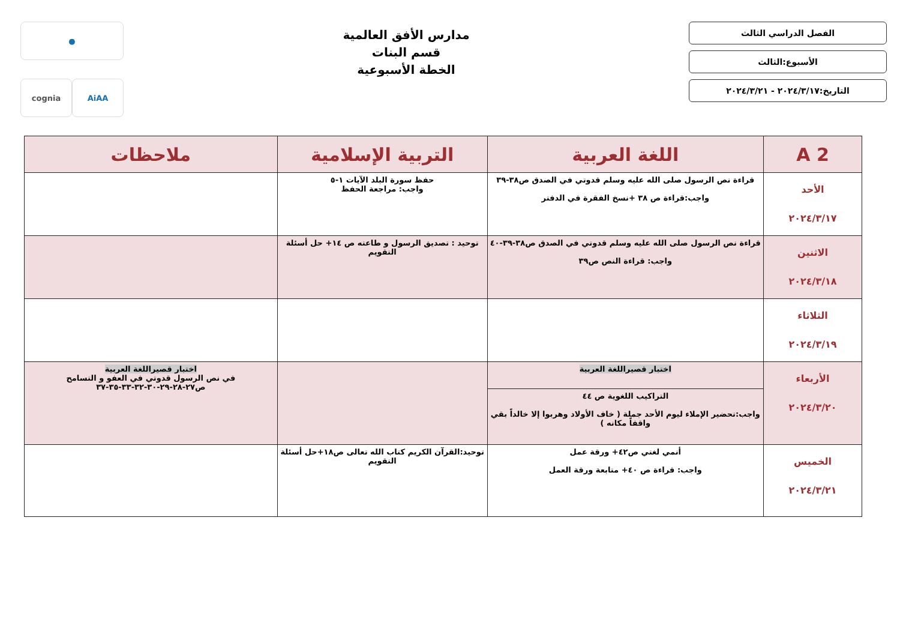الفصل الدراسي الثالث
الأسبوع:الثالث
التاريخ:٢٠٢٤/٣/١٧ - ٢٠٢٤/٣/٢١
مدارس الأفق العالمية
قسم البنات
الخطة الأسبوعية
●
AiAA
cognia
| 2 A | اللغة العربية | التربية الإسلامية | ملاحظات |
| --- | --- | --- | --- |
| الأحد ٢٠٢٤/٣/١٧ | قراءة نص الرسول صلى الله عليه وسلم قدوتي في الصدق ص٣٨-٣٩ واجب:قراءة ص ٣٨ +نسخ الفقرة في الدفتر | حفظ سورة البلد الآيات ١-٥ واجب: مراجعة الحفظ | |
| الاثنين ٢٠٢٤/٣/١٨ | قراءة نص الرسول صلى الله عليه وسلم قدوتي في الصدق ص٣٨-٣٩-٤٠ واجب: قراءة النص ص٣٩ | توحيد : تصديق الرسول و طاعته ص ١٤+ حل أسئلة التقويم | |
| الثلاثاء ٢٠٢٤/٣/١٩ | | | |
| الأربعاء ٢٠٢٤/٣/٢٠ | اختبار قصيراللغة العربية التراكيب اللغوية ص ٤٤ واجب:تحضير الإملاء ليوم الأحد جملة ( خاف الأولاد وهربوا إلا خالداً بقي واقفاً مكانه ) | | اختبار قصيراللغة العربية في نص الرسول قدوتي في العفو و التسامح ص٢٧-٢٨-٢٩-٣٠-٣٢-٣٣-٣٥-٣٧ |
| الخميس ٢٠٢٤/٣/٢١ | أنمي لغتي ص٤٢+ ورقة عمل واجب: قراءة ص ٤٠+ متابعة ورقة العمل | توحيد:القرآن الكريم كتاب الله تعالى ص١٨+حل أسئلة التقويم | |